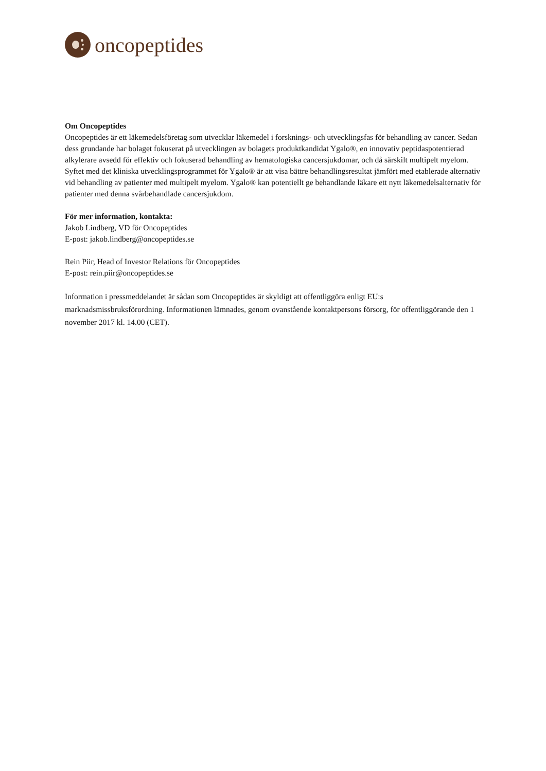oncopeptides
Om Oncopeptides
Oncopeptides är ett läkemedelsföretag som utvecklar läkemedel i forsknings- och utvecklingsfas för behandling av cancer. Sedan dess grundande har bolaget fokuserat på utvecklingen av bolagets produktkandidat Ygalo®, en innovativ peptidaspotentierad alkylerare avsedd för effektiv och fokuserad behandling av hematologiska cancersjukdomar, och då särskilt multipelt myelom. Syftet med det kliniska utvecklingsprogrammet för Ygalo® är att visa bättre behandlingsresultat jämfört med etablerade alternativ vid behandling av patienter med multipelt myelom. Ygalo® kan potentiellt ge behandlande läkare ett nytt läkemedelsalternativ för patienter med denna svårbehandlade cancersjukdom.
För mer information, kontakta:
Jakob Lindberg, VD för Oncopeptides
E-post: jakob.lindberg@oncopeptides.se
Rein Piir, Head of Investor Relations för Oncopeptides
E-post: rein.piir@oncopeptides.se
Information i pressmeddelandet är sådan som Oncopeptides är skyldigt att offentliggöra enligt EU:s marknadsmissbruksförordning. Informationen lämnades, genom ovanstående kontaktpersons försorg, för offentliggörande den 1 november 2017 kl. 14.00 (CET).